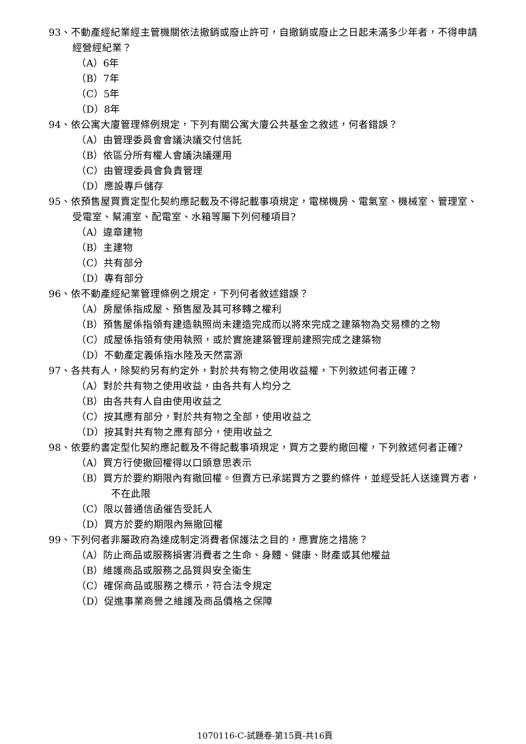93、不動產經紀業經主管機關依法撤銷或廢止許可，自撤銷或廢止之日起未滿多少年者，不得申請經營經紀業？
（A）6年
（B）7年
（C）5年
（D）8年
94、依公寓大廈管理條例規定，下列有關公寓大廈公共基金之敘述，何者錯誤？
（A）由管理委員會會議決議交付信託
（B）依區分所有權人會議決議運用
（C）由管理委員會負責管理
（D）應設專戶儲存
95、依預售屋買賣定型化契約應記載及不得記載事項規定，電梯機房、電氣室、機械室、管理室、受電室、幫浦室、配電室、水箱等屬下列何種項目?
（A）違章建物
（B）主建物
（C）共有部分
（D）專有部分
96、依不動產經紀業管理條例之規定，下列何者敘述錯誤？
（A）房屋係指成屋、預售屋及其可移轉之權利
（B）預售屋係指領有建造執照尚未建造完成而以將來完成之建築物為交易標的之物
（C）成屋係指領有使用執照，或於實施建築管理前建照完成之建築物
（D）不動產定義係指水陸及天然富源
97、各共有人，除契約另有約定外，對於共有物之使用收益權，下列敘述何者正確？
（A）對於共有物之使用收益，由各共有人均分之
（B）由各共有人自由使用收益之
（C）按其應有部分，對於共有物之全部，使用收益之
（D）按其對共有物之應有部分，使用收益之
98、依要約書定型化契約應記載及不得記載事項規定，買方之要約撤回權，下列敘述何者正確?
（A）買方行使撤回權得以口頭意思表示
（B）買方於要約期限內有撤回權。但賣方已承諾買方之要約條件，並經受託人送達買方者，不在此限
（C）限以普通信函催告受託人
（D）買方於要約期限內無撤回權
99、下列何者非屬政府為達成制定消費者保護法之目的，應實施之措施？
（A）防止商品或服務損害消費者之生命、身體、健康、財產或其他權益
（B）維護商品或服務之品質與安全衛生
（C）確保商品或服務之標示，符合法令規定
（D）促進事業商譽之維護及商品價格之保障
1070116-C-試題卷-第15頁-共16頁